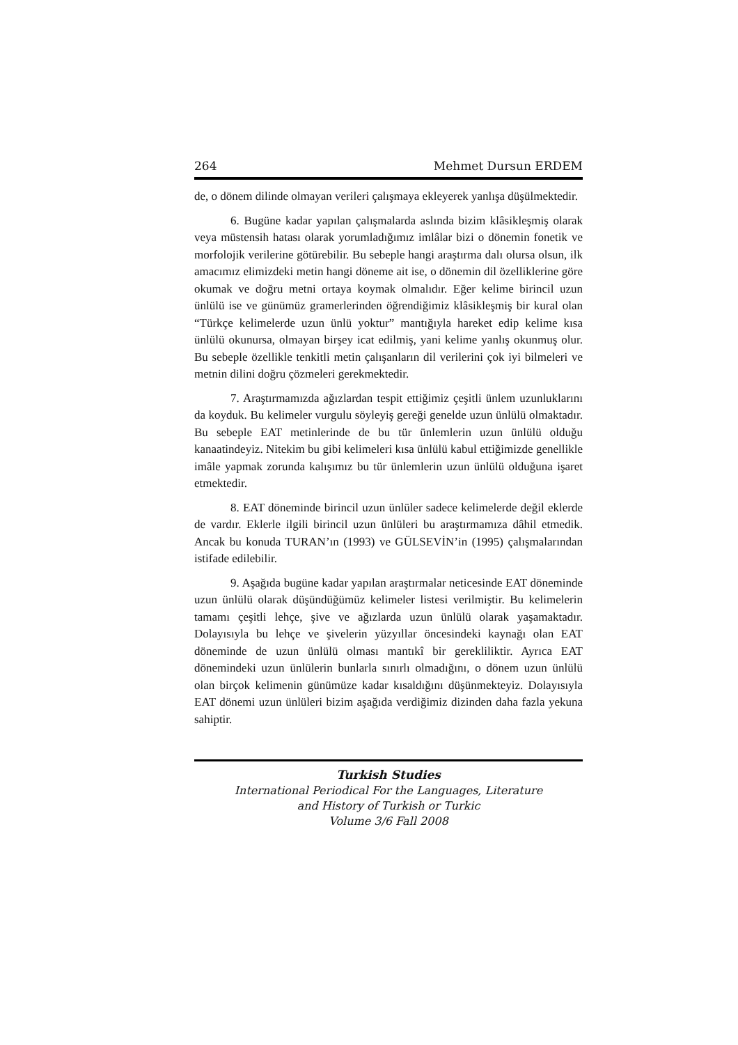264 Mehmet Dursun ERDEM
de, o dönem dilinde olmayan verileri çalışmaya ekleyerek yanlışa düşülmektedir.
6. Bugüne kadar yapılan çalışmalarda aslında bizim klâsikleşmiş olarak veya müstensih hatası olarak yorumladığımız imlâlar bizi o dönemin fonetik ve morfolojik verilerine götürebilir. Bu sebeple hangi araştırma dalı olursa olsun, ilk amacımız elimizdeki metin hangi döneme ait ise, o dönemin dil özelliklerine göre okumak ve doğru metni ortaya koymak olmalıdır. Eğer kelime birincil uzun ünlülü ise ve günümüz gramerlerinden öğrendiğimiz klâsikleşmiş bir kural olan “Türkçe kelimelerde uzun ünlü yoktur” mantığıyla hareket edip kelime kısa ünlülü okunursa, olmayan birşey icat edilmiş, yani kelime yanlış okunmuş olur. Bu sebeple özellikle tenkitli metin çalışanların dil verilerini çok iyi bilmeleri ve metnin dilini doğru çözmeleri gerekmektedir.
7. Araştırmamızda ağızlardan tespit ettiğimiz çeşitli ünlem uzunluklarını da koyduk. Bu kelimeler vurgulu söyleyiş gereği genelde uzun ünlülü olmaktadır. Bu sebeple EAT metinlerinde de bu tür ünlemlerin uzun ünlülü olduğu kanaatindeyiz. Nitekim bu gibi kelimeleri kısa ünlülü kabul ettiğimizde genellikle imâle yapmak zorunda kalışımız bu tür ünlemlerin uzun ünlülü olduğuna işaret etmektedir.
8. EAT döneminde birincil uzun ünlüler sadece kelimelerde değil eklerde de vardır. Eklerle ilgili birincil uzun ünlüleri bu araştırmamıza dâhil etmedik. Ancak bu konuda TURAN’ın (1993) ve GÜLSEVİN’in (1995) çalışmalarından istifade edilebilir.
9. Aşağıda bugüne kadar yapılan araştırmalar neticesinde EAT döneminde uzun ünlülü olarak düşündüğümüz kelimeler listesi verilmiştir. Bu kelimelerin tamamı çeşitli lehçe, şive ve ağızlarda uzun ünlülü olarak yaşamaktadır. Dolayısıyla bu lehçe ve şivelerin yüzyıllar öncesindeki kaynağı olan EAT döneminde de uzun ünlülü olması mantıkî bir gerekliliktir. Ayrıca EAT dönemindeki uzun ünlülerin bunlarla sınırlı olmadığını, o dönem uzun ünlülü olan birçok kelimenin günümüze kadar kısaldığını düşünmekteyiz. Dolayısıyla EAT dönemi uzun ünlüleri bizim aşağıda verdiğimiz dizinden daha fazla yekuna sahiptir.
Turkish Studies
International Periodical For the Languages, Literature
and History of Turkish or Turkic
Volume 3/6 Fall 2008